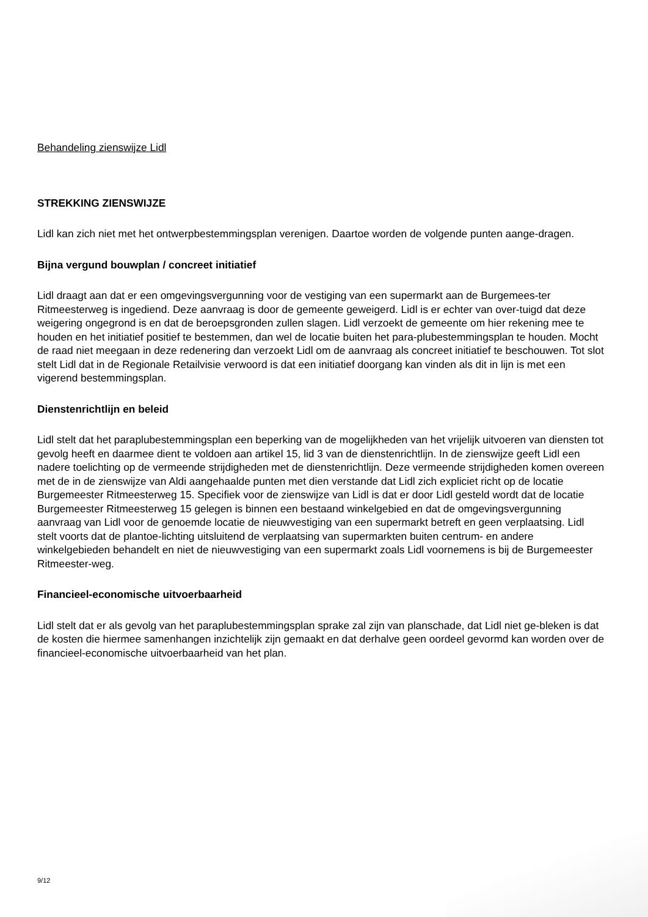Behandeling zienswijze Lidl
STREKKING ZIENSWIJZE
Lidl kan zich niet met het ontwerpbestemmingsplan verenigen. Daartoe worden de volgende punten aange-dragen.
Bijna vergund bouwplan / concreet initiatief
Lidl draagt aan dat er een omgevingsvergunning voor de vestiging van een supermarkt aan de Burgemees-ter Ritmeesterweg is ingediend. Deze aanvraag is door de gemeente geweigerd. Lidl is er echter van over-tuigd dat deze weigering ongegrond is en dat de beroepsgronden zullen slagen. Lidl verzoekt de gemeente om hier rekening mee te houden en het initiatief positief te bestemmen, dan wel de locatie buiten het para-plubestemmingsplan te houden. Mocht de raad niet meegaan in deze redenering dan verzoekt Lidl om de aanvraag als concreet initiatief te beschouwen. Tot slot stelt Lidl dat in de Regionale Retailvisie verwoord is dat een initiatief doorgang kan vinden als dit in lijn is met een vigerend bestemmingsplan.
Dienstenrichtlijn en beleid
Lidl stelt dat het paraplubestemmingsplan een beperking van de mogelijkheden van het vrijelijk uitvoeren van diensten tot gevolg heeft en daarmee dient te voldoen aan artikel 15, lid 3 van de dienstenrichtlijn. In de zienswijze geeft Lidl een nadere toelichting op de vermeende strijdigheden met de dienstenrichtlijn. Deze vermeende strijdigheden komen overeen met de in de zienswijze van Aldi aangehaalde punten met dien verstande dat Lidl zich expliciet richt op de locatie Burgemeester Ritmeesterweg 15. Specifiek voor de zienswijze van Lidl is dat er door Lidl gesteld wordt dat de locatie Burgemeester Ritmeesterweg 15 gelegen is binnen een bestaand winkelgebied en dat de omgevingsvergunning aanvraag van Lidl voor de genoemde locatie de nieuwvestiging van een supermarkt betreft en geen verplaatsing. Lidl stelt voorts dat de plantoe-lichting uitsluitend de verplaatsing van supermarkten buiten centrum- en andere winkelgebieden behandelt en niet de nieuwvestiging van een supermarkt zoals Lidl voornemens is bij de Burgemeester Ritmeester-weg.
Financieel-economische uitvoerbaarheid
Lidl stelt dat er als gevolg van het paraplubestemmingsplan sprake zal zijn van planschade, dat Lidl niet ge-bleken is dat de kosten die hiermee samenhangen inzichtelijk zijn gemaakt en dat derhalve geen oordeel gevormd kan worden over de financieel-economische uitvoerbaarheid van het plan.
9/12